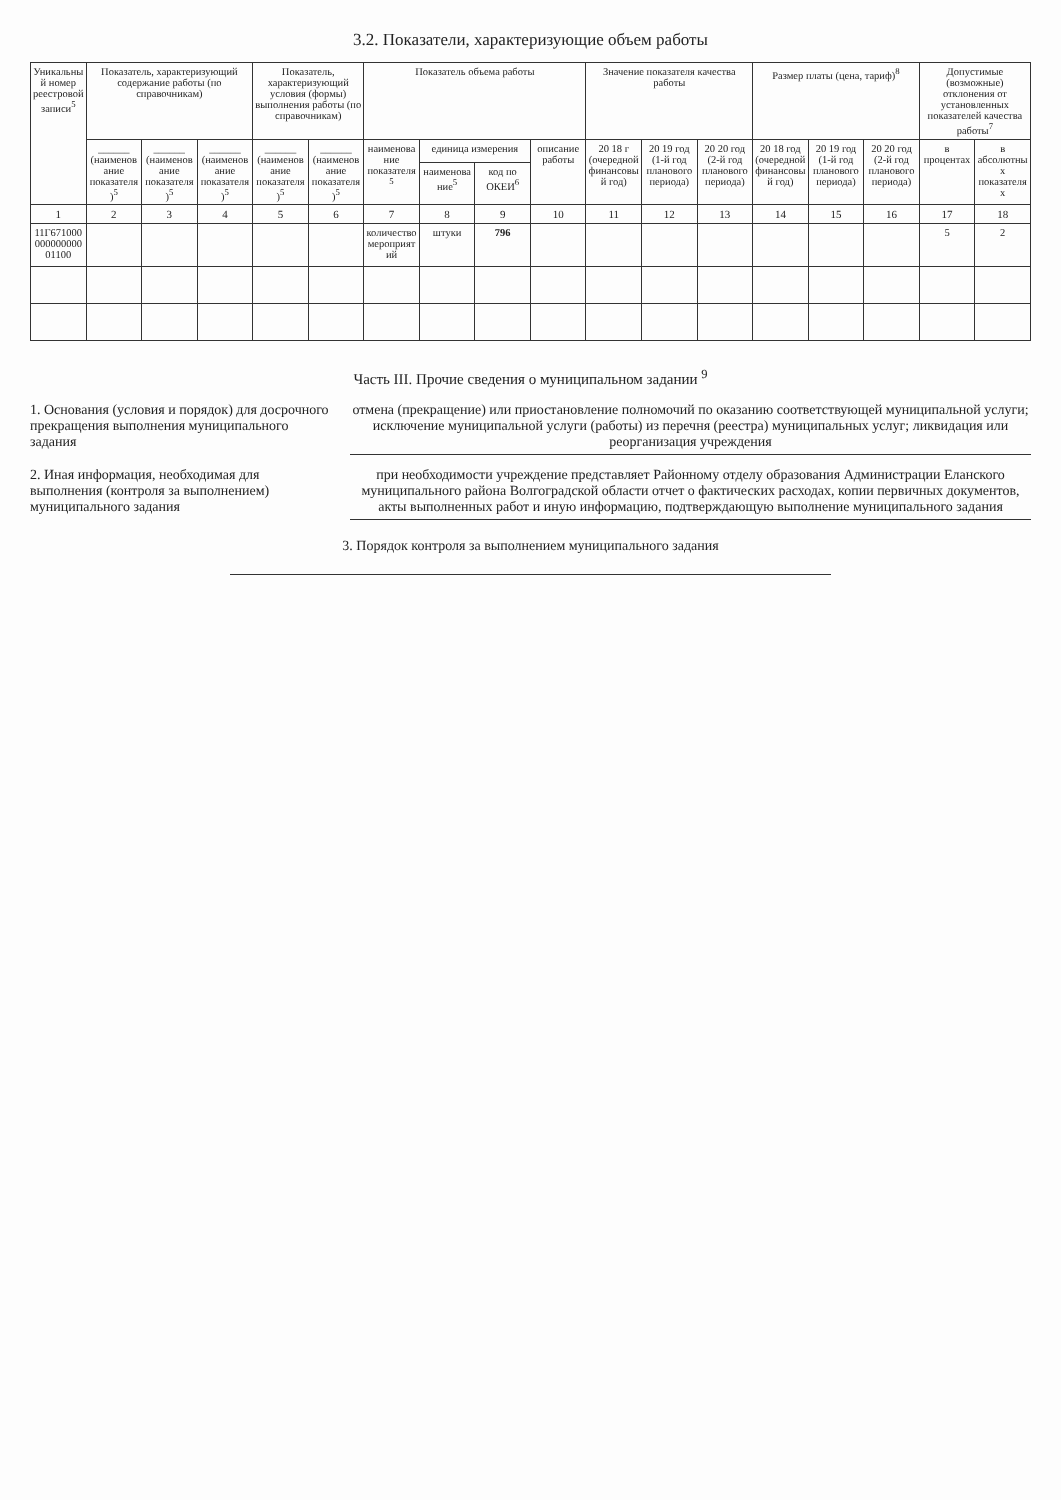3.2. Показатели, характеризующие объем работы
| Уникальный номер реестровой записи<sup>5</sup> | Показатель, характеризующий содержание работы (по справочникам) | | | Показатель, характеризующий условия (формы) выполнения работы (по справочникам) | | Показатель объема работы | | | | Значение показателя качества работы | | | Размер платы (цена, тариф)<sup>8</sup> | | | Допустимые (возможные) отклонения от установленных показателей качества работы<sup>7</sup> | |
| --- | --- | --- | --- | --- | --- | --- | --- | --- | --- | --- | --- | --- | --- | --- | --- | --- | --- |
| | ______ (наименование показателя)<sup>5</sup> | ______ (наименование показателя)<sup>5</sup> | ______ (наименование показателя)<sup>5</sup> | ______ (наименование показателя)<sup>5</sup> | ______ (наименование показателя)<sup>5</sup> | наименование показателя<sup>5</sup> | единица измерения | | описание работы | 20 18 г (очередной финансовый год) | 20 19 год (1-й год планового периода) | 20 20 год (2-й год планового периода) | 20 18 год (очередной финансовый год) | 20 19 год (1-й год планового периода) | 20 20 год (2-й год планового периода) | в процентах | в абсолютных показателях |
| | | | | | | | наименование<sup>5</sup> | код по ОКЕИ<sup>6</sup> | | | | | | | | | |
| 1 | 2 | 3 | 4 | 5 | 6 | 7 | 8 | 9 | 10 | 11 | 12 | 13 | 14 | 15 | 16 | 17 | 18 |
| 11Г67100000000000001100 | | | | | | количество мероприятий | штуки | 796 | | | | | | | | 5 | 2 |
Часть III. Прочие сведения о муниципальном задании <sup>9</sup>
1. Основания (условия и порядок) для досрочного прекращения выполнения муниципального задания
отмена (прекращение) или приостановление полномочий по оказанию соответствующей муниципальной услуги; исключение муниципальной услуги (работы) из перечня (реестра) муниципальных услуг; ликвидация или реорганизация учреждения
2. Иная информация, необходимая для выполнения (контроля за выполнением) муниципального задания
при необходимости учреждение представляет Районному отделу образования Администрации Еланского муниципального района Волгоградской области отчет о фактических расходах, копии первичных документов, акты выполненных работ и иную информацию, подтверждающую выполнение муниципального задания
3. Порядок контроля за выполнением муниципального задания